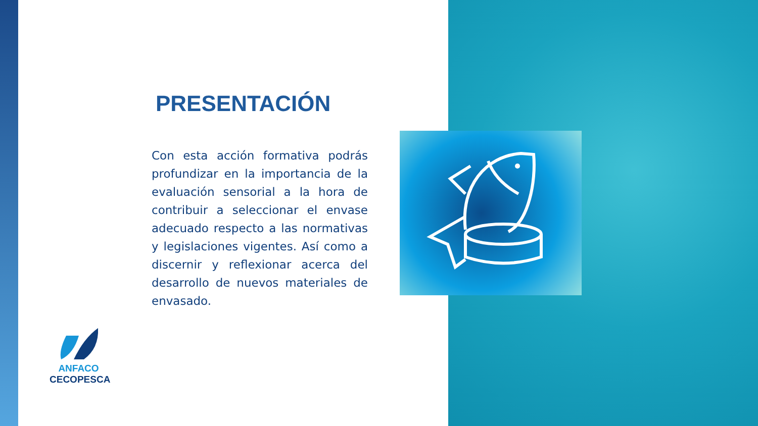PRESENTACIÓN
Con esta acción formativa podrás profundizar en la importancia de la evaluación sensorial a la hora de contribuir a seleccionar el envase adecuado respecto a las normativas y legislaciones vigentes. Así como a discernir y reflexionar acerca del desarrollo de nuevos materiales de envasado.
ANFACO
CECOPESCA